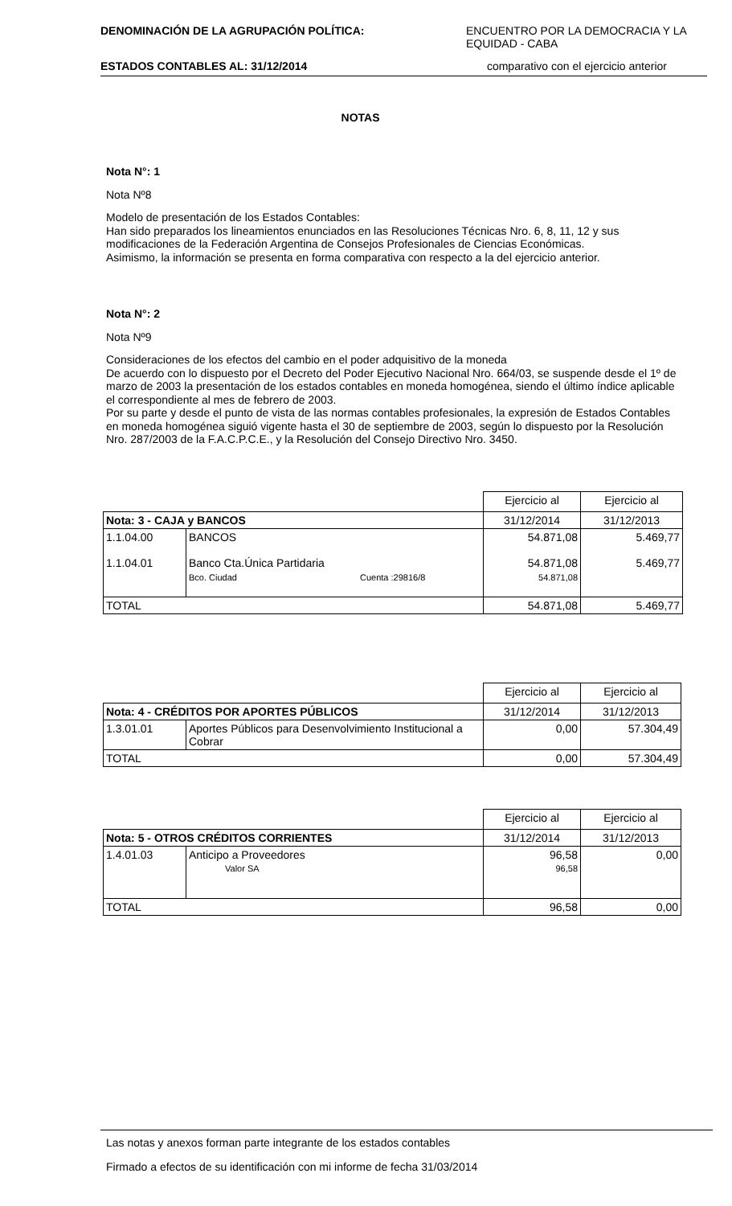DENOMINACIÓN DE LA AGRUPACIÓN POLÍTICA: ENCUENTRO POR LA DEMOCRACIA Y LA EQUIDAD - CABA
ESTADOS CONTABLES AL: 31/12/2014 comparativo con el ejercicio anterior
NOTAS
Nota N°: 1
Nota Nº8
Modelo de presentación de los Estados Contables:
Han sido preparados los lineamientos enunciados en las Resoluciones Técnicas Nro. 6, 8, 11, 12 y sus modificaciones de la Federación Argentina de Consejos Profesionales de Ciencias Económicas.
Asimismo, la información se presenta en forma comparativa con respecto a la del ejercicio anterior.
Nota N°: 2
Nota Nº9
Consideraciones de los efectos del cambio en el poder adquisitivo de la moneda
De acuerdo con lo dispuesto por el Decreto del Poder Ejecutivo Nacional Nro. 664/03, se suspende desde el 1º de marzo de 2003 la presentación de los estados contables en moneda homogénea, siendo el último índice aplicable el correspondiente al mes de febrero de 2003.
Por su parte y desde el punto de vista de las normas contables profesionales, la expresión de Estados Contables en moneda homogénea siguió vigente hasta el 30 de septiembre de 2003, según lo dispuesto por la Resolución Nro. 287/2003 de la F.A.C.P.C.E., y la Resolución del Consejo Directivo Nro. 3450.
| | | Ejercicio al | Ejercicio al |
| Nota: 3 - CAJA y BANCOS | | 31/12/2014 | 31/12/2013 |
| 1.1.04.00 1.1.04.01 | BANCOS Banco Cta.Única Partidaria | 54.871,08 54.871,08 | 5.469,77 5.469,77 |
| | Bco. Ciudad Cuenta :29816/8 | 54.871,08 | |
| TOTAL | | 54.871,08 | 5.469,77 |
| | | Ejercicio al | Ejercicio al |
| Nota: 4 - CRÉDITOS POR APORTES PÚBLICOS | | 31/12/2014 | 31/12/2013 |
| 1.3.01.01 | Aportes Públicos para Desenvolvimiento Institucional a Cobrar | 0,00 | 57.304,49 |
| TOTAL | | 0,00 | 57.304,49 |
| | | Ejercicio al | Ejercicio al |
| Nota: 5 - OTROS CRÉDITOS CORRIENTES | | 31/12/2014 | 31/12/2013 |
| 1.4.01.03 | Anticipo a Proveedores Valor SA | 96,58 96,58 | 0,00 |
| TOTAL | | 96,58 | 0,00 |
Las notas y anexos forman parte integrante de los estados contables
Firmado a efectos de su identificación con mi informe de fecha 31/03/2014